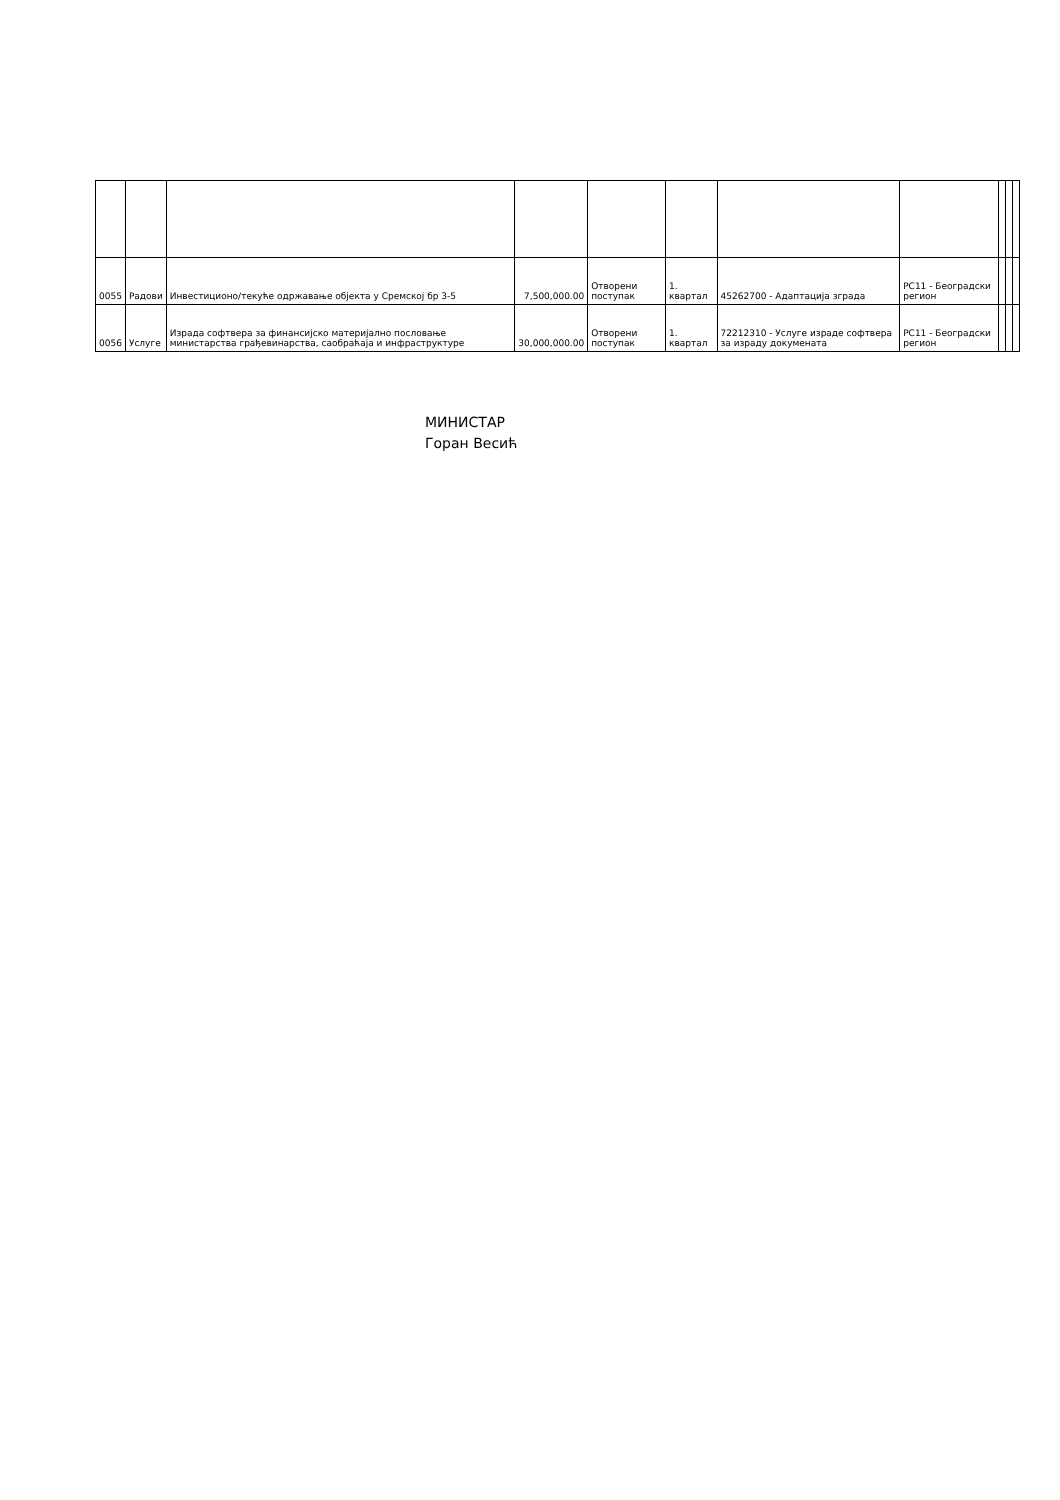| 0055 | Радови | Инвестиционо/текуће одржавање објекта у Сремској бр 3-5 | 7,500,000.00 | Отворени поступак | 1. квартал | 45262700 - Адаптација зграда | РС11 - Београдски регион | | | |
| 0056 | Услуге | Израда софтвера за финансијско материјално пословање министарства грађевинарства, саобраћаја и инфраструктуре | 30,000,000.00 | Отворени поступак | 1. квартал | 72212310 - Услуге израде софтвера за израду докумената | РС11 - Београдски регион | | | |
МИНИСТАР
Горан Весић